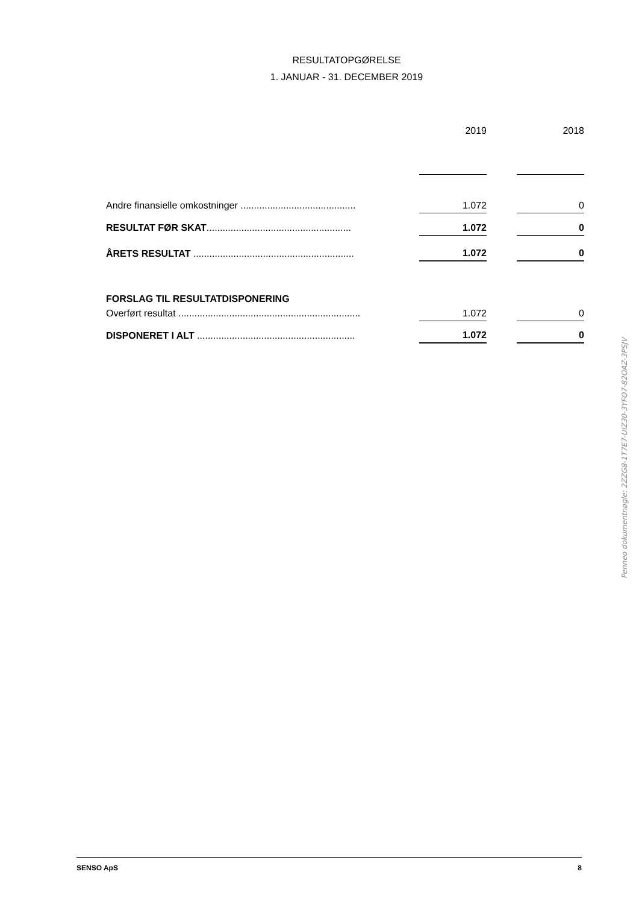RESULTATOPGØRELSE
1. JANUAR - 31. DECEMBER 2019
| | | 2019 | | 2018 |
| Andre finansielle omkostninger ........................................... | | 1.072 | | 0 |
| RESULTAT FØR SKAT ...................................................... | | 1.072 | | 0 |
| ÅRETS RESULTAT ............................................................ | | 1.072 | | 0 |
| FORSLAG TIL RESULTATDISPONERING | | | | |
| Overført resultat .................................................................... | | 1.072 | | 0 |
| DISPONERET I ALT ........................................................... | | 1.072 | | 0 |
Penneo dokumentnøgle: 2ZZG8-1T7E7-UIZ30-3YFO7-82OAZ-3PSJV
SENSO ApS 8